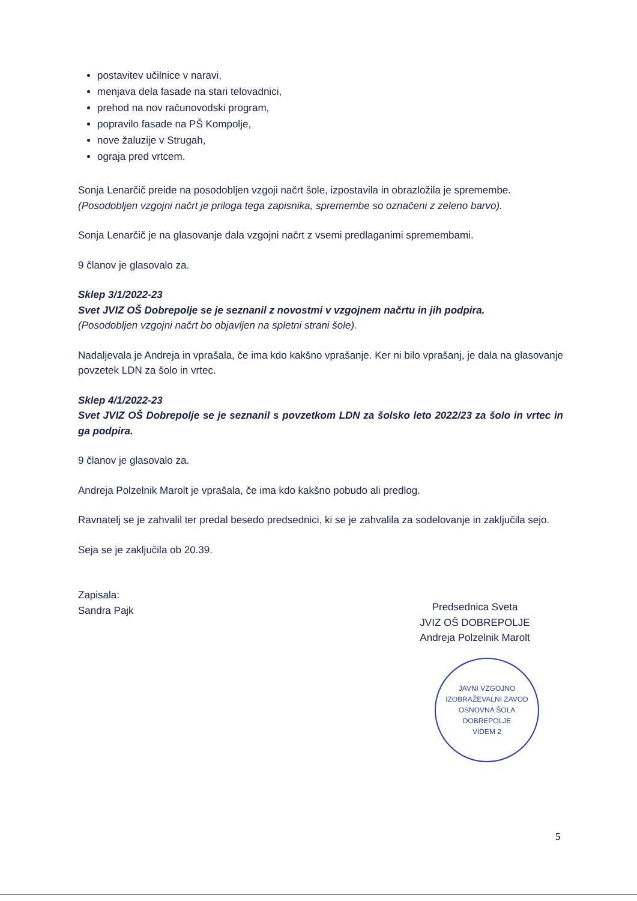postavitev učilnice v naravi,
menjava dela fasade na stari telovadnici,
prehod na nov računovodski program,
popravilo fasade na PŠ Kompolje,
nove žaluzije v Strugah,
ograja pred vrtcem.
Sonja Lenarčič preide na posodobljen vzgoji načrt šole, izpostavila in obrazložila je spremembe.
(Posodobljen vzgojni načrt je priloga tega zapisnika, spremembe so označeni z zeleno barvo).
Sonja Lenarčič je na glasovanje dala vzgojni načrt z vsemi predlaganimi spremembami.
9 članov je glasovalo za.
Sklep 3/1/2022-23
Svet JVIZ OŠ Dobrepolje se je seznanil z novostmi v vzgojnem načrtu in jih podpira.
(Posodobljen vzgojni načrt bo objavljen na spletni strani šole).
Nadaljevala je Andreja in vprašala, če ima kdo kakšno vprašanje. Ker ni bilo vprašanj, je dala na glasovanje povzetek LDN za šolo in vrtec.
Sklep 4/1/2022-23
Svet JVIZ OŠ Dobrepolje se je seznanil s povzetkom LDN za šolsko leto 2022/23 za šolo in vrtec in ga podpira.
9 članov je glasovalo za.
Andreja Polzelnik Marolt je vprašala, če ima kdo kakšno pobudo ali predlog.
Ravnatelj se je zahvalil ter predal besedo predsednici, ki se je zahvalila za sodelovanje in zaključila sejo.
Seja se je zaključila ob 20.39.
Zapisala:
Sandra Pajk
Predsednica Sveta
JVIZ OŠ DOBREPOLJE
Andreja Polzelnik Marolt
JAVNI VZGOJNO IZOBRAŽEVALNI ZAVOD
OSNOVNA ŠOLA DOBREPOLJE
VIDEM 2
5